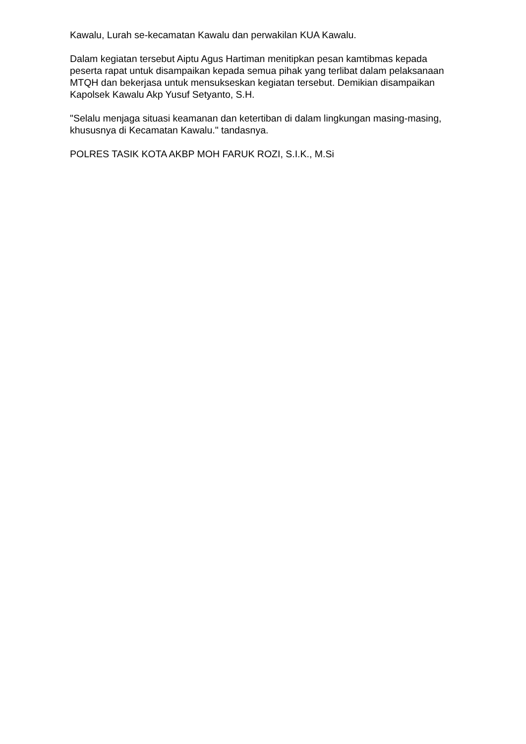Kawalu, Lurah se-kecamatan Kawalu dan perwakilan KUA Kawalu.
Dalam kegiatan tersebut Aiptu Agus Hartiman menitipkan pesan kamtibmas kepada peserta rapat untuk disampaikan kepada semua pihak yang terlibat dalam pelaksanaan MTQH dan bekerjasa untuk mensukseskan kegiatan tersebut. Demikian disampaikan Kapolsek Kawalu Akp Yusuf Setyanto, S.H.
"Selalu menjaga situasi keamanan dan ketertiban di dalam lingkungan masing-masing, khususnya di Kecamatan Kawalu." tandasnya.
POLRES TASIK KOTA AKBP MOH FARUK ROZI, S.I.K., M.Si